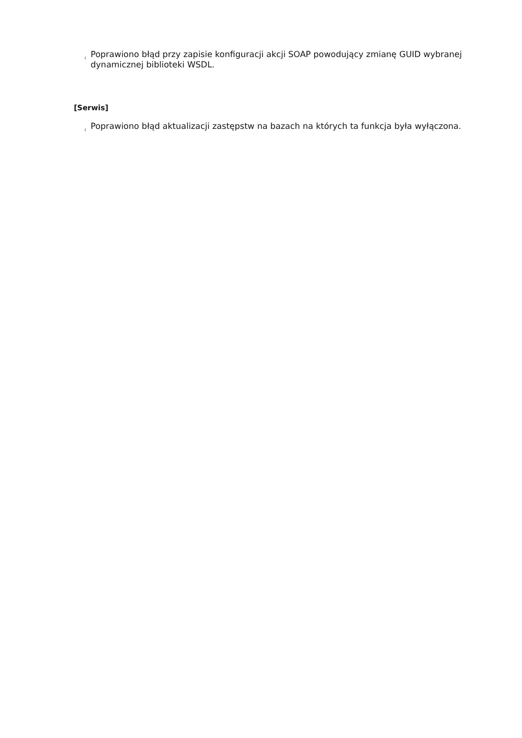l Poprawiono błąd przy zapisie konfiguracji akcji SOAP powodujący zmianę GUID wybranej dynamicznej biblioteki WSDL.
[Serwis]
l Poprawiono błąd aktualizacji zastępstw na bazach na których ta funkcja była wyłączona.